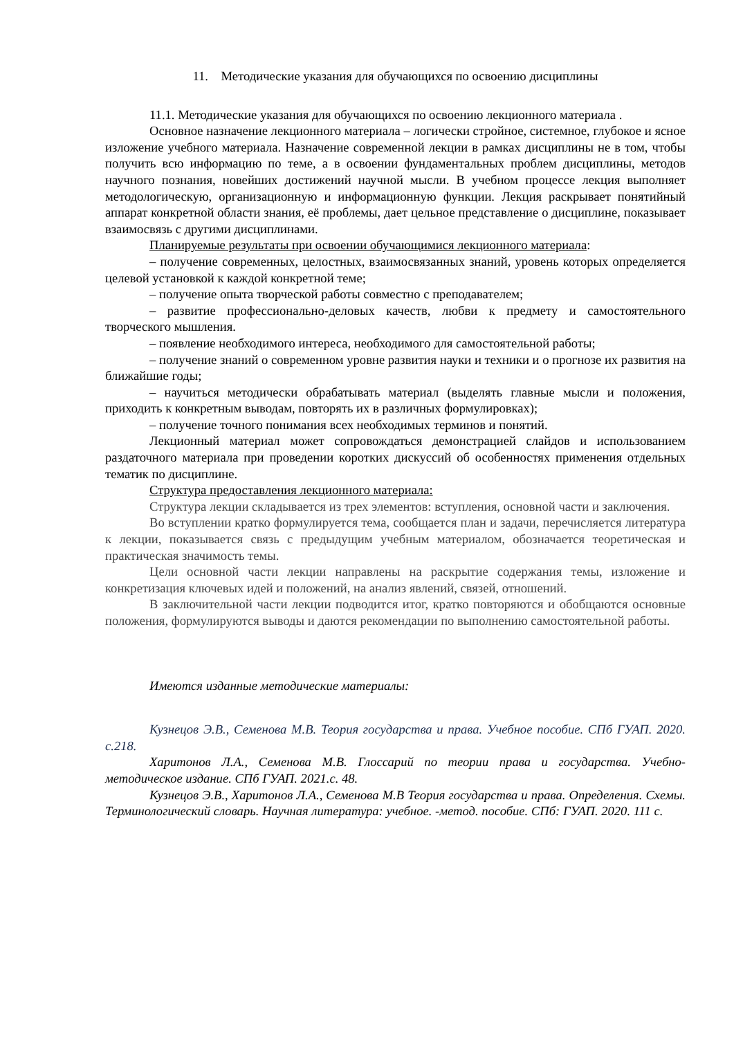11. Методические указания для обучающихся по освоению дисциплины
11.1. Методические указания для обучающихся по освоению лекционного материала .
Основное назначение лекционного материала – логически стройное, системное, глубокое и ясное изложение учебного материала. Назначение современной лекции в рамках дисциплины не в том, чтобы получить всю информацию по теме, а в освоении фундаментальных проблем дисциплины, методов научного познания, новейших достижений научной мысли. В учебном процессе лекция выполняет методологическую, организационную и информационную функции. Лекция раскрывает понятийный аппарат конкретной области знания, её проблемы, дает цельное представление о дисциплине, показывает взаимосвязь с другими дисциплинами.
Планируемые результаты при освоении обучающимися лекционного материала:
– получение современных, целостных, взаимосвязанных знаний, уровень которых определяется целевой установкой к каждой конкретной теме;
– получение опыта творческой работы совместно с преподавателем;
– развитие профессионально-деловых качеств, любви к предмету и самостоятельного творческого мышления.
– появление необходимого интереса, необходимого для самостоятельной работы;
– получение знаний о современном уровне развития науки и техники и о прогнозе их развития на ближайшие годы;
– научиться методически обрабатывать материал (выделять главные мысли и положения, приходить к конкретным выводам, повторять их в различных формулировках);
– получение точного понимания всех необходимых терминов и понятий.
Лекционный материал может сопровождаться демонстрацией слайдов и использованием раздаточного материала при проведении коротких дискуссий об особенностях применения отдельных тематик по дисциплине.
Структура предоставления лекционного материала:
Структура лекции складывается из трех элементов: вступления, основной части и заключения.
Во вступлении кратко формулируется тема, сообщается план и задачи, перечисляется литература к лекции, показывается связь с предыдущим учебным материалом, обозначается теоретическая и практическая значимость темы.
Цели основной части лекции направлены на раскрытие содержания темы, изложение и конкретизация ключевых идей и положений, на анализ явлений, связей, отношений.
В заключительной части лекции подводится итог, кратко повторяются и обобщаются основные положения, формулируются выводы и даются рекомендации по выполнению самостоятельной работы.
Имеются изданные методические материалы:
Кузнецов Э.В., Семенова М.В. Теория государства и права. Учебное пособие. СПб ГУАП. 2020. с.218.
Харитонов Л.А., Семенова М.В. Глоссарий по теории права и государства. Учебно-методическое издание. СПб ГУАП. 2021.с. 48.
Кузнецов Э.В., Харитонов Л.А., Семенова М.В Теория государства и права. Определения. Схемы. Терминологический словарь. Научная литература: учебное. -метод. пособие. СПб: ГУАП. 2020. 111 с.